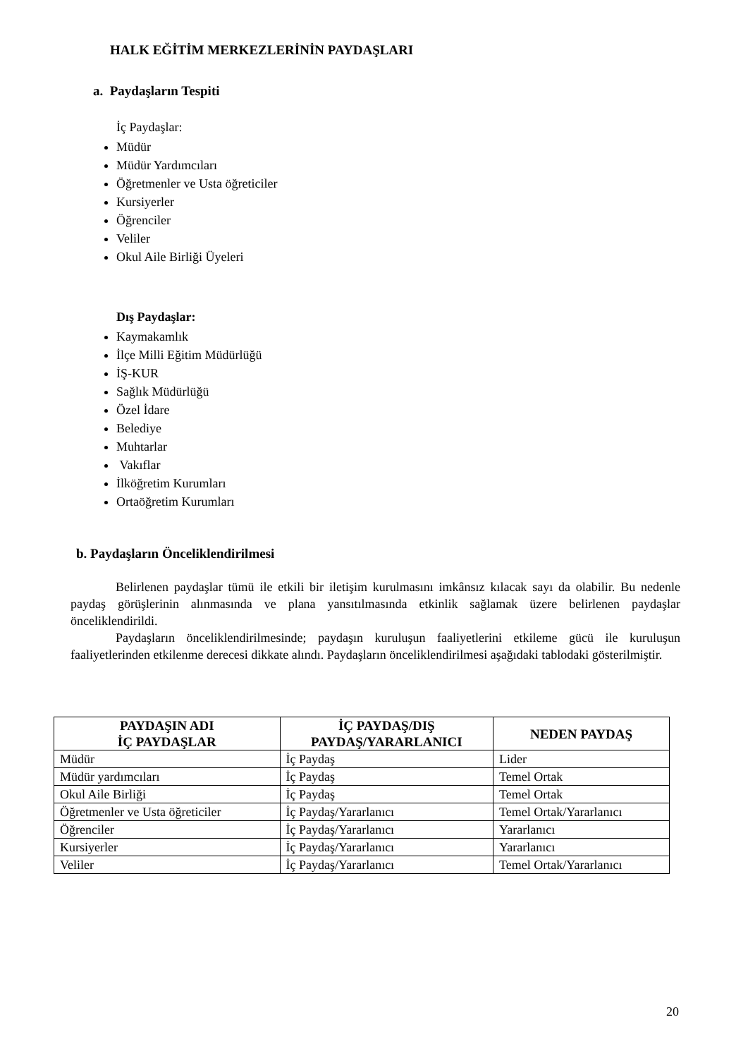HALK EĞİTİM MERKEZLERİNİN PAYDAŞLARI
a. Paydaşların Tespiti
İç Paydaşlar:
Müdür
Müdür Yardımcıları
Öğretmenler ve Usta öğreticiler
Kursiyerler
Öğrenciler
Veliler
Okul Aile Birliği Üyeleri
Dış Paydaşlar:
Kaymakamlık
İlçe Milli Eğitim Müdürlüğü
İŞ-KUR
Sağlık Müdürlüğü
Özel İdare
Belediye
Muhtarlar
Vakıflar
İlköğretim Kurumları
Ortaöğretim Kurumları
b. Paydaşların Önceliklendirilmesi
Belirlenen paydaşlar tümü ile etkili bir iletişim kurulmasını imkânsız kılacak sayı da olabilir. Bu nedenle paydaş görüşlerinin alınmasında ve plana yansıtılmasında etkinlik sağlamak üzere belirlenen paydaşlar önceliklendirildi.
Paydaşların önceliklendirilmesinde; paydaşın kuruluşun faaliyetlerini etkileme gücü ile kuruluşun faaliyetlerinden etkilenme derecesi dikkate alındı. Paydaşların önceliklendirilmesi aşağıdaki tablodaki gösterilmiştir.
| PAYDAŞIN ADI İÇ PAYDAŞLAR | İÇ PAYDAŞ/DIŞ PAYDAŞ/YARARLANICI | NEDEN PAYDAŞ |
| --- | --- | --- |
| Müdür | İç Paydaş | Lider |
| Müdür yardımcıları | İç Paydaş | Temel Ortak |
| Okul Aile Birliği | İç Paydaş | Temel Ortak |
| Öğretmenler ve Usta öğreticiler | İç Paydaş/Yararlanıcı | Temel Ortak/Yararlanıcı |
| Öğrenciler | İç Paydaş/Yararlanıcı | Yararlanıcı |
| Kursiyerler | İç Paydaş/Yararlanıcı | Yararlanıcı |
| Veliler | İç Paydaş/Yararlanıcı | Temel Ortak/Yararlanıcı |
20